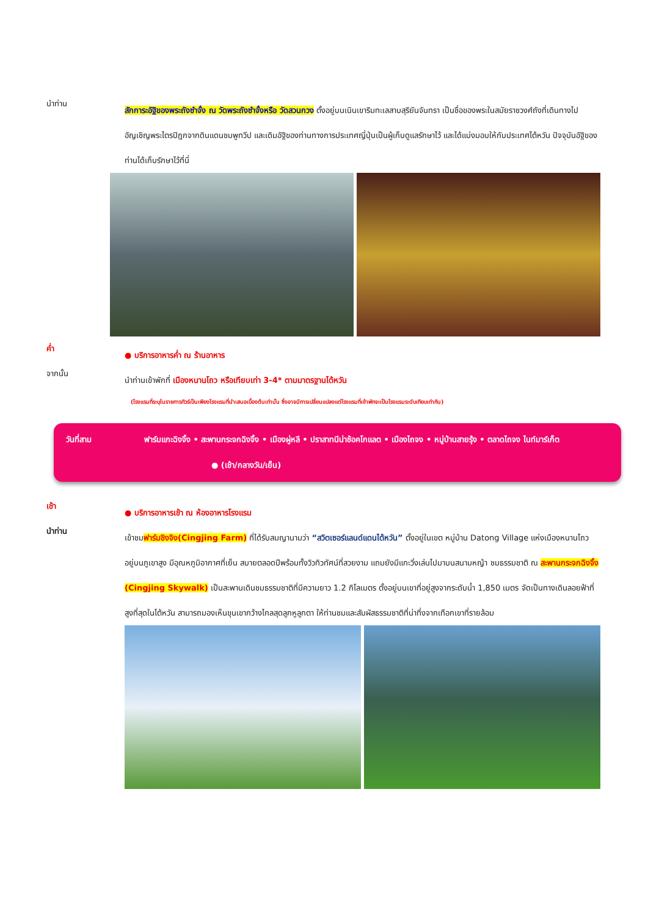นำท่าน
สักการะอัฐิของพระถังซำจั๋ง ณ วัดพระถังซำจั๋งหรือ วัดสวนกวง ตั้งอยู่บนเนินเขาริมทะเลสาบสุริยันจันทรา เป็นชื่อของพระในสมัยราชวงศ์ถังที่เดินทางไปอัญเชิญพระไตรปิฎกจากดินแดนชมพูทวีป และเดิมอัฐิของท่านทางการประเทศญี่ปุ่นเป็นผู้เก็บดูแลรักษาไว้ และได้แบ่งมอบให้กับประเทศไต้หวัน ปัจจุบันอัฐิของท่านได้เก็บรักษาไว้ที่นี่
ค่ำ
● บริการอาหารค่ำ ณ ร้านอาหาร
จากนั้น
นำท่านเข้าพักที่ เมืองหนานโถว หรือเทียบเท่า 3-4* ตามมาตรฐานไต้หวัน
(โรงแรมที่ระบุในรายการทัวร์เป็นเพียงโรงแรมที่นำเสนอเบื้องต้นเท่านั้น ซึ่งอาจมีการเปลี่ยนแปลงแต่โรงแรมที่เข้าพักจะเป็นโรงแรมระดับเทียบเท่ากัน)
วันที่สาม ฟาร์มแกะฉิงจิ้ง • สะพานกระจกฉิงจิ้ง • เมืองผู่หลี • ปราสาทนีน่าช้อคโกแลต • เมืองไถจง • หมู่บ้านสายรุ้ง • ตลาดไถจง ไนท์มาร์เก็ต ● (เช้า/กลางวัน/เย็น)
เช้า
● บริการอาหารเช้า ณ ห้องอาหารโรงแรม
นำท่าน
เข้าชมฟาร์มชิงจิง(Cingjing Farm) ที่ได้รับสมญานามว่า “สวิตเซอร์แลนด์แดนไต้หวัน” ตั้งอยู่ในเขต หมู่บ้าน Datong Village แห่งเมืองหนานโถว อยู่บนภูเขาสูง มีอุณหภูมิอากาศที่เย็น สบายตลอดปีพร้อมทั้งวิวทิวทัศน์ที่สวยงาม แถมยังมีแกะวิ่งเล่นไปมาบนสนามหญ้า ชมธรรมชาติ ณ สะพานกระจกฉิงจิ้ง (Cingjing Skywalk) เป็นสะพานเดินชมธรรมชาติที่มีความยาว 1.2 กิโลเมตร ตั้งอยู่บนเขาที่อยู่สูงจากระดับน้ำ 1,850 เมตร จัดเป็นทางเดินลอยฟ้าที่สูงที่สุดในไต้หวัน สามารถมองเห็นขุนเขากว้างไกลสุดลูกหูลูกตา ให้ท่านชมและสัมผัสธรรมชาติที่น่าทึ่งจากเทือกเขาที่รายล้อม